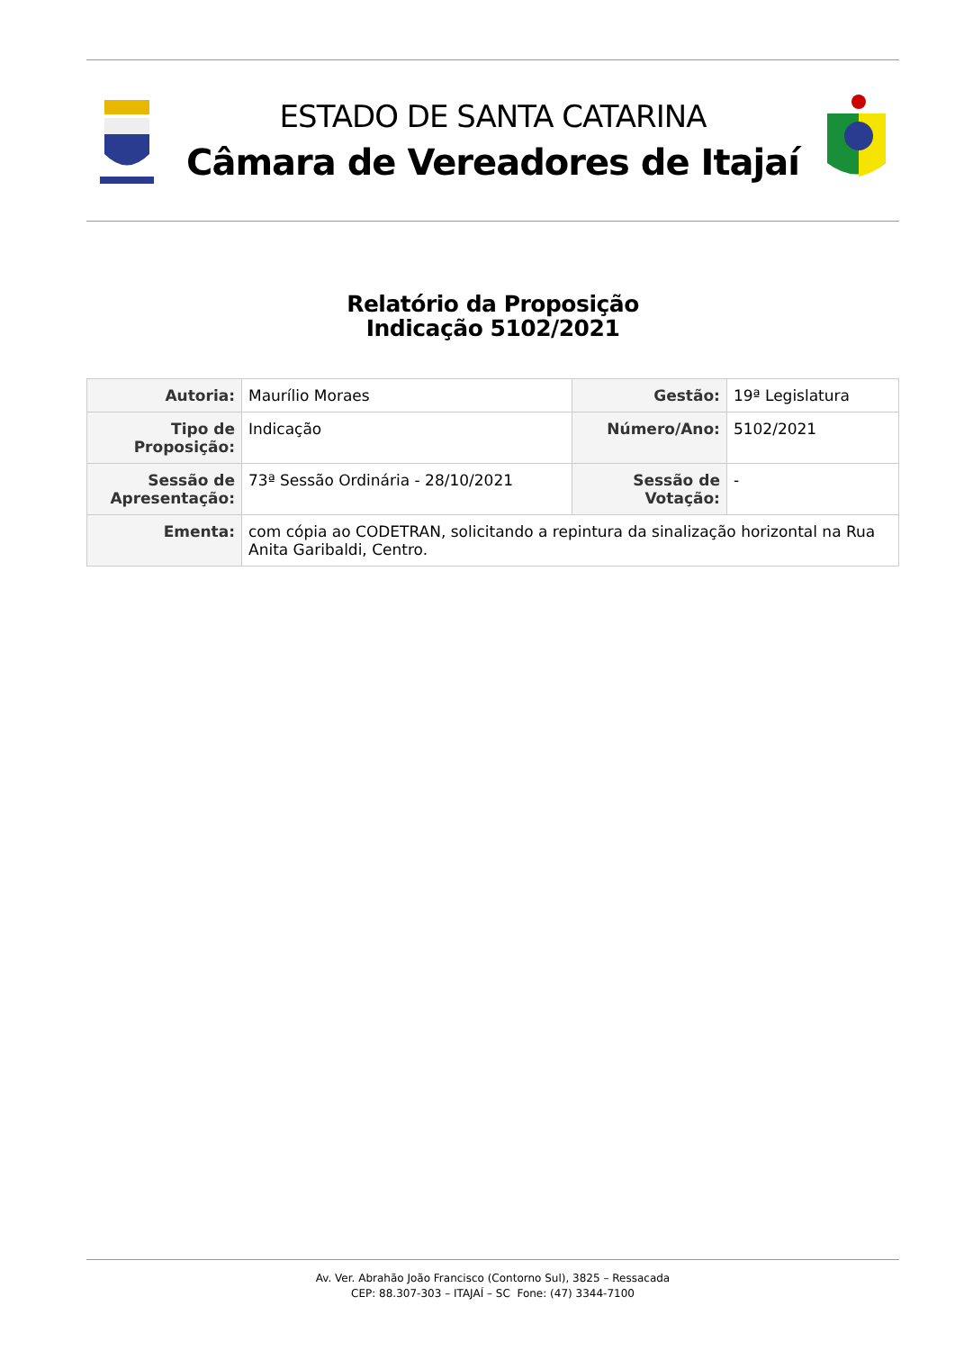ESTADO DE SANTA CATARINA
Câmara de Vereadores de Itajaí
Relatório da Proposição
Indicação 5102/2021
| Autoria: | Maurílio Moraes | Gestão: | 19ª Legislatura |
| Tipo de Proposição: | Indicação | Número/Ano: | 5102/2021 |
| Sessão de Apresentação: | 73ª Sessão Ordinária - 28/10/2021 | Sessão de Votação: | - |
| Ementa: | com cópia ao CODETRAN, solicitando a repintura da sinalização horizontal na Rua Anita Garibaldi, Centro. | | |
Av. Ver. Abrahão João Francisco (Contorno Sul), 3825 – Ressacada
CEP: 88.307-303 – ITAJAÍ – SC Fone: (47) 3344-7100